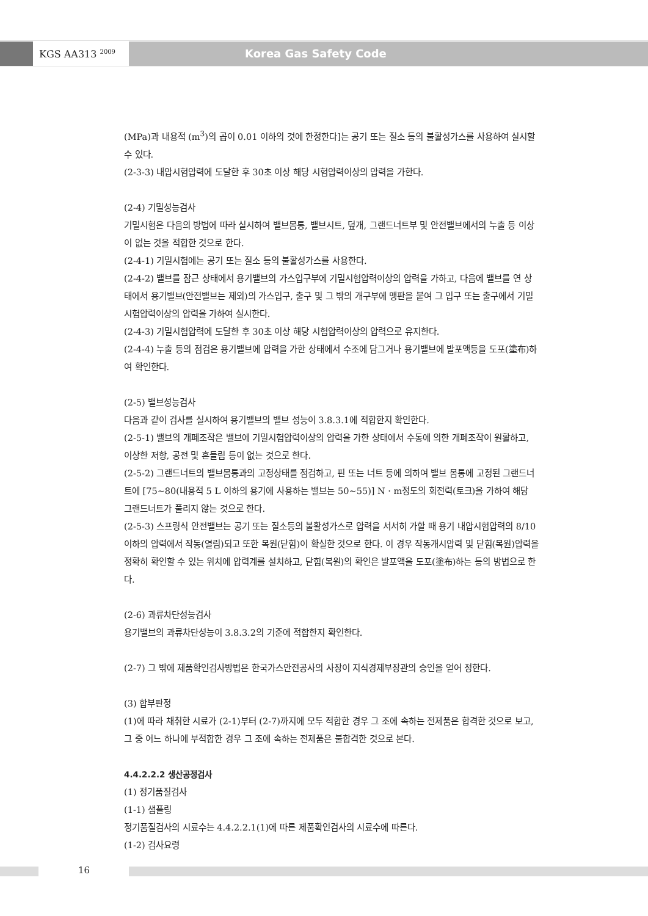KGS AA313 <sup>2009</sup> Korea Gas Safety Code
(MPa)과 내용적 (m<sup>3</sup>)의 곱이 0.01 이하의 것에 한정한다]는 공기 또는 질소 등의 불활성가스를 사용하여 실시할 수 있다.
(2-3-3) 내압시험압력에 도달한 후 30초 이상 해당 시험압력이상의 압력을 가한다.
(2-4) 기밀성능검사
기밀시험은 다음의 방법에 따라 실시하여 밸브몸통, 밸브시트, 덮개, 그랜드너트부 및 안전밸브에서의 누출 등 이상이 없는 것을 적합한 것으로 한다.
(2-4-1) 기밀시험에는 공기 또는 질소 등의 불활성가스를 사용한다.
(2-4-2) 밸브를 잠근 상태에서 용기밸브의 가스입구부에 기밀시험압력이상의 압력을 가하고, 다음에 밸브를 연 상태에서 용기밸브(안전밸브는 제외)의 가스입구, 출구 및 그 밖의 개구부에 맹판을 붙여 그 입구 또는 출구에서 기밀시험압력이상의 압력을 가하여 실시한다.
(2-4-3) 기밀시험압력에 도달한 후 30초 이상 해당 시험압력이상의 압력으로 유지한다.
(2-4-4) 누출 등의 점검은 용기밸브에 압력을 가한 상태에서 수조에 담그거나 용기밸브에 발포액등을 도포(塗布)하여 확인한다.
(2-5) 밸브성능검사
다음과 같이 검사를 실시하여 용기밸브의 밸브 성능이 3.8.3.1에 적합한지 확인한다.
(2-5-1) 밸브의 개폐조작은 밸브에 기밀시험압력이상의 압력을 가한 상태에서 수동에 의한 개폐조작이 원활하고, 이상한 저항, 공전 및 흔들림 등이 없는 것으로 한다.
(2-5-2) 그랜드너트의 밸브몸통과의 고정상태를 점검하고, 핀 또는 너트 등에 의하여 밸브 몸통에 고정된 그랜드너트에 [75~80(내용적 5 L 이하의 용기에 사용하는 밸브는 50~55)] N · m정도의 회전력(토크)을 가하여 해당 그랜드너트가 풀리지 않는 것으로 한다.
(2-5-3) 스프링식 안전밸브는 공기 또는 질소등의 불활성가스로 압력을 서서히 가할 때 용기 내압시험압력의 8/10 이하의 압력에서 작동(열림)되고 또한 복원(닫힘)이 확실한 것으로 한다. 이 경우 작동개시압력 및 닫힘(복원)압력을 정확히 확인할 수 있는 위치에 압력계를 설치하고, 닫힘(복원)의 확인은 발포액을 도포(塗布)하는 등의 방법으로 한다.
(2-6) 과류차단성능검사
용기밸브의 과류차단성능이 3.8.3.2의 기준에 적합한지 확인한다.
(2-7) 그 밖에 제품확인검사방법은 한국가스안전공사의 사장이 지식경제부장관의 승인을 얻어 정한다.
(3) 합부판정
(1)에 따라 채취한 시료가 (2-1)부터 (2-7)까지에 모두 적합한 경우 그 조에 속하는 전제품은 합격한 것으로 보고, 그 중 어느 하나에 부적합한 경우 그 조에 속하는 전제품은 불합격한 것으로 본다.
4.4.2.2.2 생산공정검사
(1) 정기품질검사
(1-1) 샘플링
정기품질검사의 시료수는 4.4.2.2.1(1)에 따른 제품확인검사의 시료수에 따른다.
(1-2) 검사요령
16